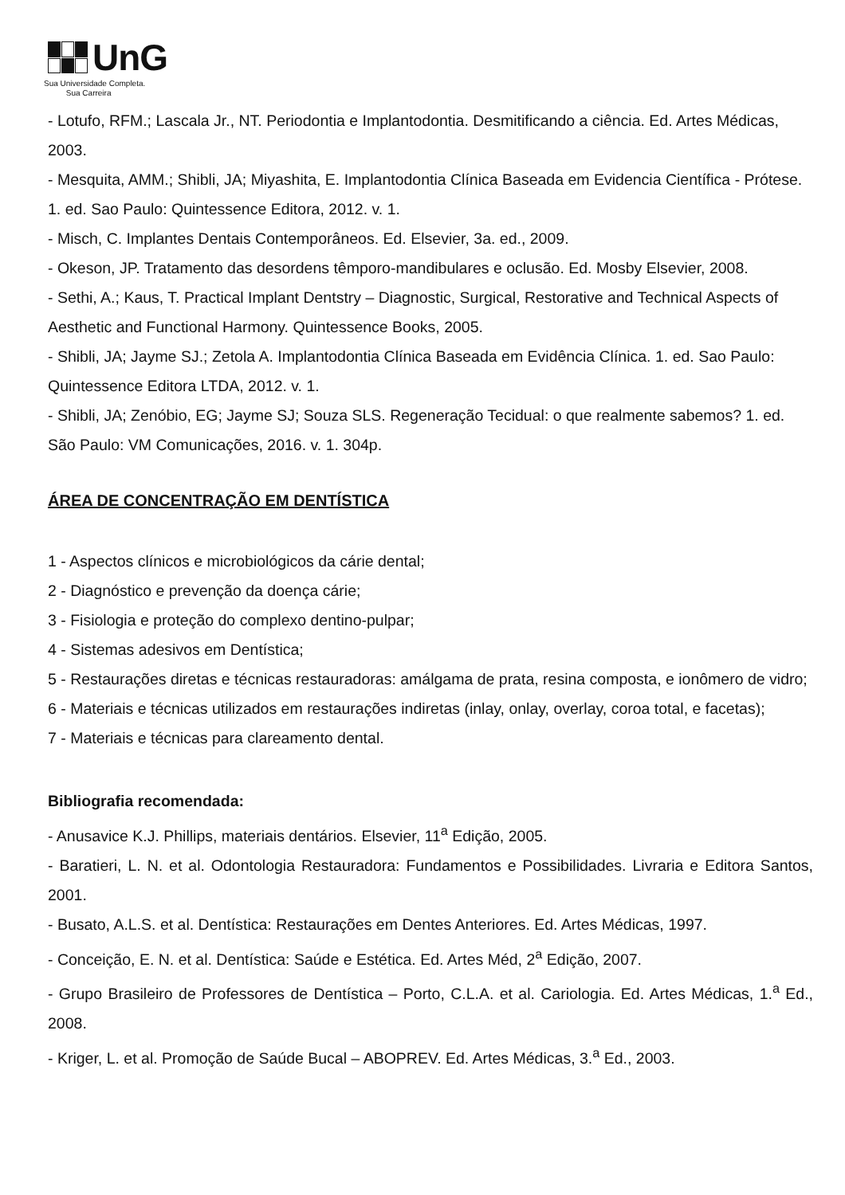UnG
Sua Universidade Completa.
Sua Carreira
- Lotufo, RFM.; Lascala Jr., NT. Periodontia e Implantodontia. Desmitificando a ciência. Ed. Artes Médicas, 2003.
- Mesquita, AMM.; Shibli, JA; Miyashita, E. Implantodontia Clínica Baseada em Evidencia Científica - Prótese. 1. ed. Sao Paulo: Quintessence Editora, 2012. v. 1.
- Misch, C. Implantes Dentais Contemporâneos. Ed. Elsevier, 3a. ed., 2009.
- Okeson, JP. Tratamento das desordens têmporo-mandibulares e oclusão. Ed. Mosby Elsevier, 2008.
- Sethi, A.; Kaus, T. Practical Implant Dentstry – Diagnostic, Surgical, Restorative and Technical Aspects of Aesthetic and Functional Harmony. Quintessence Books, 2005.
- Shibli, JA; Jayme SJ.; Zetola A. Implantodontia Clínica Baseada em Evidência Clínica. 1. ed. Sao Paulo: Quintessence Editora LTDA, 2012. v. 1.
- Shibli, JA; Zenóbio, EG; Jayme SJ; Souza SLS. Regeneração Tecidual: o que realmente sabemos? 1. ed. São Paulo: VM Comunicações, 2016. v. 1. 304p.
ÁREA DE CONCENTRAÇÃO EM DENTÍSTICA
1 - Aspectos clínicos e microbiológicos da cárie dental;
2 - Diagnóstico e prevenção da doença cárie;
3 - Fisiologia e proteção do complexo dentino-pulpar;
4 - Sistemas adesivos em Dentística;
5 - Restaurações diretas e técnicas restauradoras: amálgama de prata, resina composta, e ionômero de vidro;
6 - Materiais e técnicas utilizados em restaurações indiretas (inlay, onlay, overlay, coroa total, e facetas);
7 - Materiais e técnicas para clareamento dental.
Bibliografia recomendada:
- Anusavice K.J. Phillips, materiais dentários. Elsevier, 11<sup>a</sup> Edição, 2005.
- Baratieri, L. N. et al. Odontologia Restauradora: Fundamentos e Possibilidades. Livraria e Editora Santos, 2001.
- Busato, A.L.S. et al. Dentística: Restaurações em Dentes Anteriores. Ed. Artes Médicas, 1997.
- Conceição, E. N. et al. Dentística: Saúde e Estética. Ed. Artes Méd, 2<sup>a</sup> Edição, 2007.
- Grupo Brasileiro de Professores de Dentística – Porto, C.L.A. et al. Cariologia. Ed. Artes Médicas, 1.<sup>a</sup> Ed., 2008.
- Kriger, L. et al. Promoção de Saúde Bucal – ABOPREV. Ed. Artes Médicas, 3.<sup>a</sup> Ed., 2003.